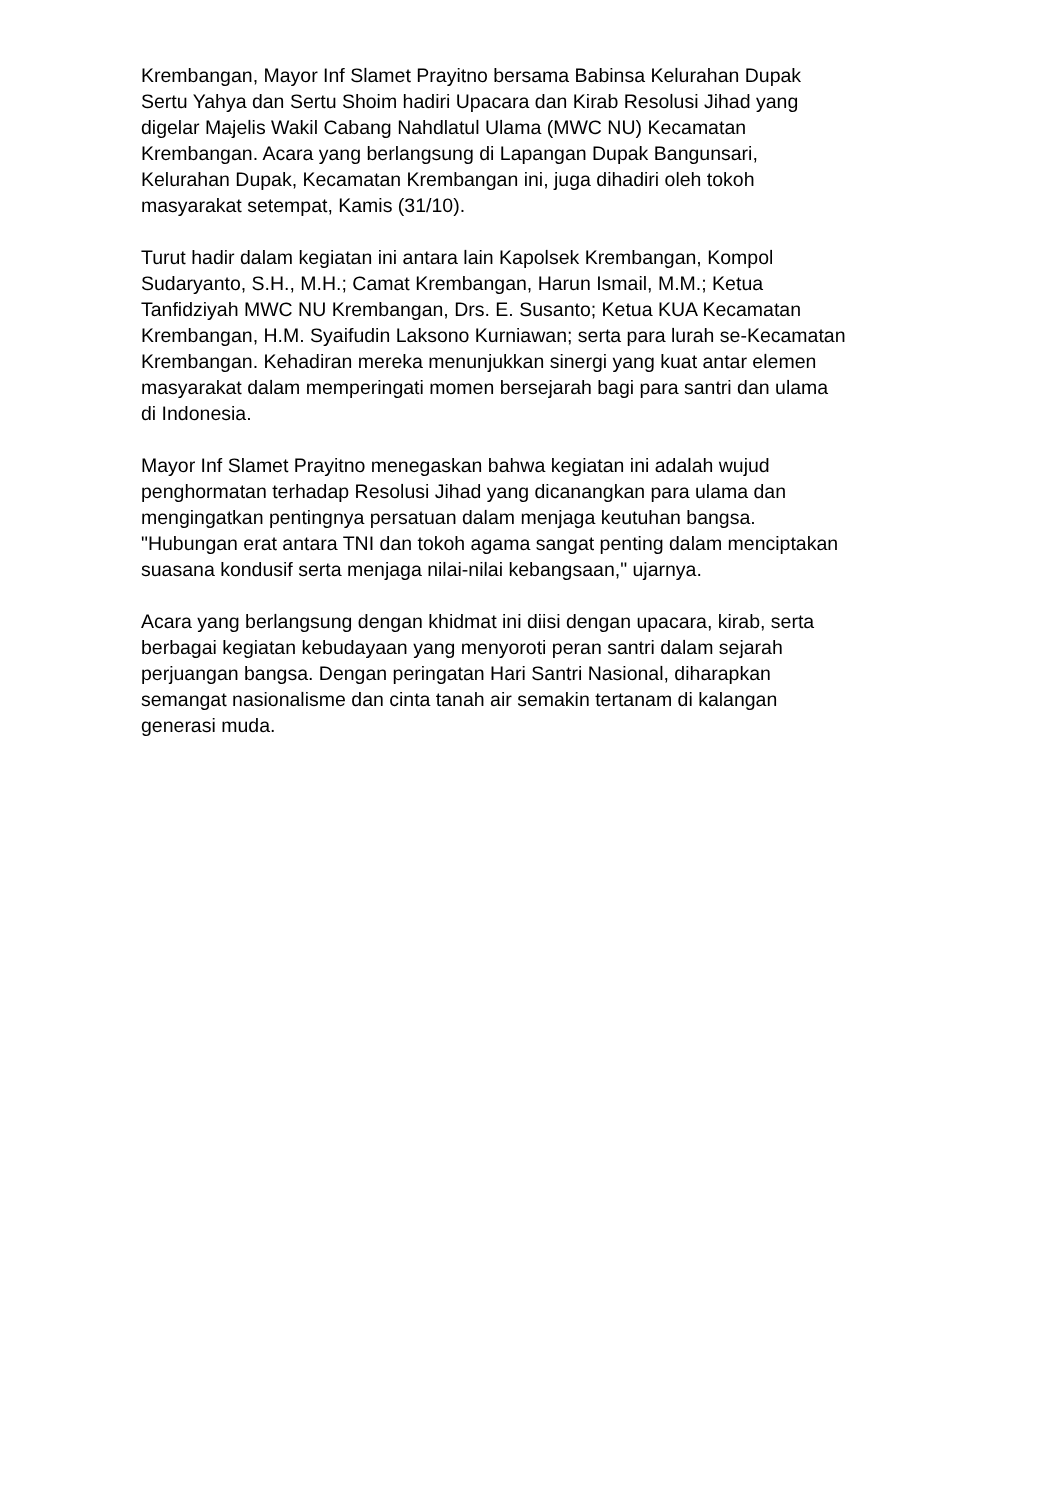Krembangan, Mayor Inf Slamet Prayitno bersama Babinsa Kelurahan Dupak
Sertu Yahya dan Sertu Shoim hadiri Upacara dan Kirab Resolusi Jihad yang
digelar Majelis Wakil Cabang Nahdlatul Ulama (MWC NU) Kecamatan
Krembangan. Acara yang berlangsung di Lapangan Dupak Bangunsari,
Kelurahan Dupak, Kecamatan Krembangan ini, juga dihadiri oleh tokoh
masyarakat setempat, Kamis (31/10).
Turut hadir dalam kegiatan ini antara lain Kapolsek Krembangan, Kompol
Sudaryanto, S.H., M.H.; Camat Krembangan, Harun Ismail, M.M.; Ketua
Tanfidziyah MWC NU Krembangan, Drs. E. Susanto; Ketua KUA Kecamatan
Krembangan, H.M. Syaifudin Laksono Kurniawan; serta para lurah se-Kecamatan
Krembangan. Kehadiran mereka menunjukkan sinergi yang kuat antar elemen
masyarakat dalam memperingati momen bersejarah bagi para santri dan ulama
di Indonesia.
Mayor Inf Slamet Prayitno menegaskan bahwa kegiatan ini adalah wujud
penghormatan terhadap Resolusi Jihad yang dicanangkan para ulama dan
mengingatkan pentingnya persatuan dalam menjaga keutuhan bangsa.
"Hubungan erat antara TNI dan tokoh agama sangat penting dalam menciptakan
suasana kondusif serta menjaga nilai-nilai kebangsaan," ujarnya.
Acara yang berlangsung dengan khidmat ini diisi dengan upacara, kirab, serta
berbagai kegiatan kebudayaan yang menyoroti peran santri dalam sejarah
perjuangan bangsa. Dengan peringatan Hari Santri Nasional, diharapkan
semangat nasionalisme dan cinta tanah air semakin tertanam di kalangan
generasi muda.